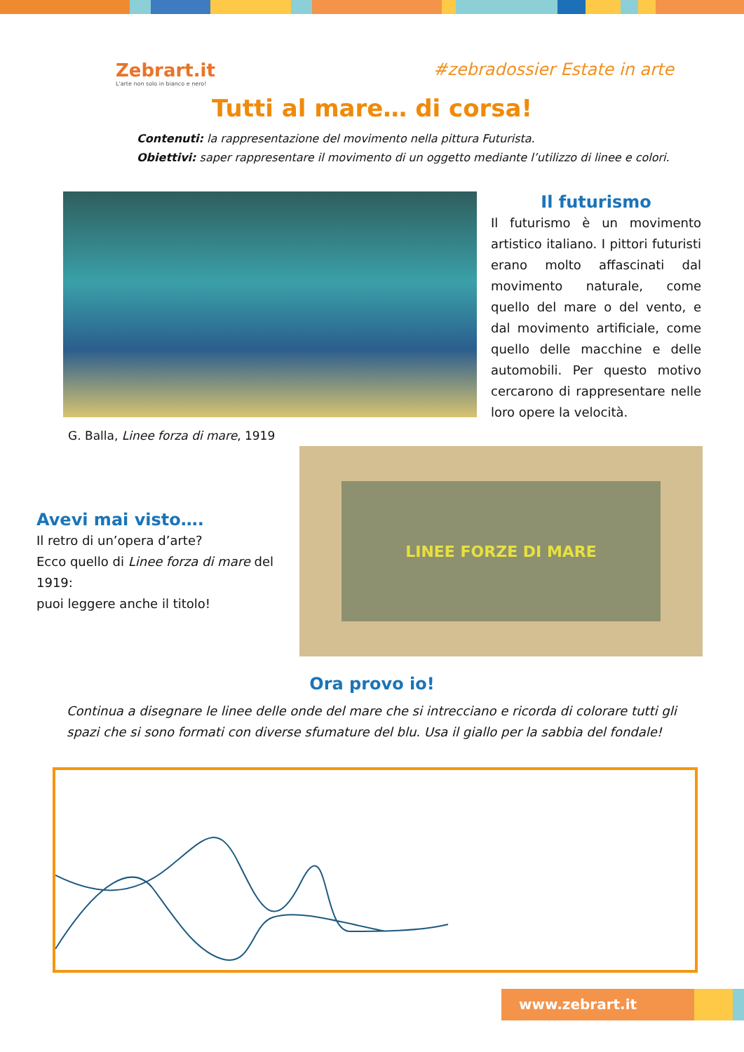Zebrart.it
L'arte non solo in bianco e nero!
#zebradossier Estate in arte
Tutti al mare… di corsa!
Contenuti: la rappresentazione del movimento nella pittura Futurista.
Obiettivi: saper rappresentare il movimento di un oggetto mediante l’utilizzo di linee e colori.
Il futurismo
Il futurismo è un movimento artistico italiano. I pittori futuristi erano molto affascinati dal movimento naturale, come quello del mare o del vento, e dal movimento artificiale, come quello delle macchine e delle automobili. Per questo motivo cercarono di rappresentare nelle loro opere la velocità.
G. Balla, Linee forza di mare, 1919
Avevi mai visto….
Il retro di un’opera d’arte?
Ecco quello di Linee forza di mare del 1919:
puoi leggere anche il titolo!
LINEE FORZE DI MARE
Ora provo io!
Continua a disegnare le linee delle onde del mare che si intrecciano e ricorda di colorare tutti gli spazi che si sono formati con diverse sfumature del blu. Usa il giallo per la sabbia del fondale!
www.zebrart.it